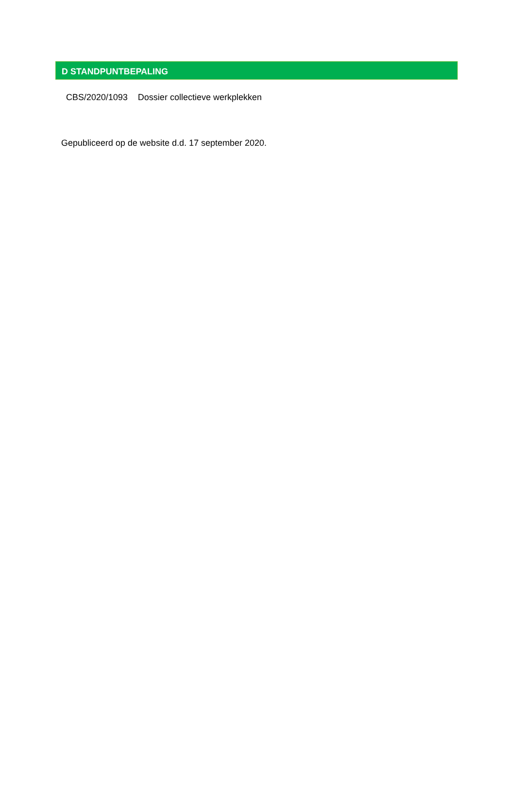D STANDPUNTBEPALING
CBS/2020/1093 Dossier collectieve werkplekken
Gepubliceerd op de website d.d. 17 september 2020.